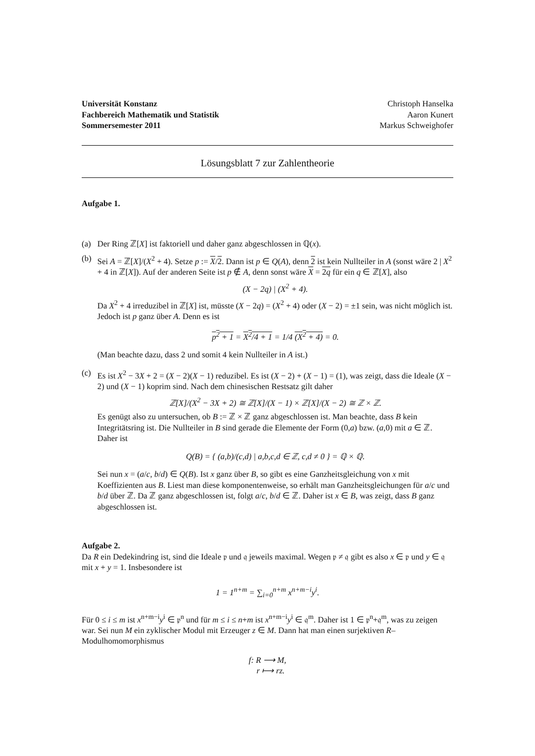Universität Konstanz
Fachbereich Mathematik und Statistik
Sommersemester 2011
Christoph Hanselka
Aaron Kunert
Markus Schweighofer
Lösungsblatt 7 zur Zahlentheorie
Aufgabe 1.
(a) Der Ring ℤ[X] ist faktoriell und daher ganz abgeschlossen in ℚ(x).
(b) Sei A = ℤ[X]/(X<sup>2</sup> + 4). Setze p := X/2. Dann ist p ∈ Q(A), denn 2 ist kein Nullteiler in A (sonst wäre 2 | X<sup>2</sup> + 4 in ℤ[X]). Auf der anderen Seite ist p ∉ A, denn sonst wäre X = 2q für ein q ∈ ℤ[X], also
(X − 2q) | (X<sup>2</sup> + 4).
Da X<sup>2</sup> + 4 irreduzibel in ℤ[X] ist, müsste (X − 2q) = (X<sup>2</sup> + 4) oder (X − 2) = ±1 sein, was nicht möglich ist. Jedoch ist p ganz über A. Denn es ist
p<sup>2</sup> + 1 = X<sup>2</sup>/4 + 1 = 1/4 (X<sup>2</sup> + 4) = 0.
(Man beachte dazu, dass 2 und somit 4 kein Nullteiler in A ist.)
(c) Es ist X<sup>2</sup> − 3X + 2 = (X − 2)(X − 1) reduzibel. Es ist (X − 2) + (X − 1) = (1), was zeigt, dass die Ideale (X − 2) und (X − 1) koprim sind. Nach dem chinesischen Restsatz gilt daher
ℤ[X]/(X<sup>2</sup> − 3X + 2) ≅ ℤ[X]/(X − 1) × ℤ[X]/(X − 2) ≅ ℤ × ℤ.
Es genügt also zu untersuchen, ob B := ℤ × ℤ ganz abgeschlossen ist. Man beachte, dass B kein Integritätsring ist. Die Nullteiler in B sind gerade die Elemente der Form (0,a) bzw. (a,0) mit a ∈ ℤ. Daher ist
Q(B) = { (a,b)/(c,d) | a,b,c,d ∈ ℤ, c,d ≠ 0 } = ℚ × ℚ.
Sei nun x = (a/c, b/d) ∈ Q(B). Ist x ganz über B, so gibt es eine Ganzheitsgleichung von x mit Koeffizienten aus B. Liest man diese komponentenweise, so erhält man Ganzheitsgleichungen für a/c und b/d über ℤ. Da ℤ ganz abgeschlossen ist, folgt a/c, b/d ∈ ℤ. Daher ist x ∈ B, was zeigt, dass B ganz abgeschlossen ist.
Aufgabe 2.
Da R ein Dedekindring ist, sind die Ideale 𝔭 und 𝔮 jeweils maximal. Wegen 𝔭 ≠ 𝔮 gibt es also x ∈ 𝔭 und y ∈ 𝔮 mit x + y = 1. Insbesondere ist
1 = 1<sup>n+m</sup> = ∑<sub>i=0</sub><sup>n+m</sup> x<sup>n+m−i</sup>y<sup>i</sup>.
Für 0 ≤ i ≤ m ist x<sup>n+m−i</sup>y<sup>i</sup> ∈ 𝔭<sup>n</sup> und für m ≤ i ≤ n+m ist x<sup>n+m−i</sup>y<sup>i</sup> ∈ 𝔮<sup>m</sup>. Daher ist 1 ∈ 𝔭<sup>n</sup>+𝔮<sup>m</sup>, was zu zeigen war. Sei nun M ein zyklischer Modul mit Erzeuger z ∈ M. Dann hat man einen surjektiven R–Modulhomomorphismus
f: R ⟶ M,
r ⟼ rz.